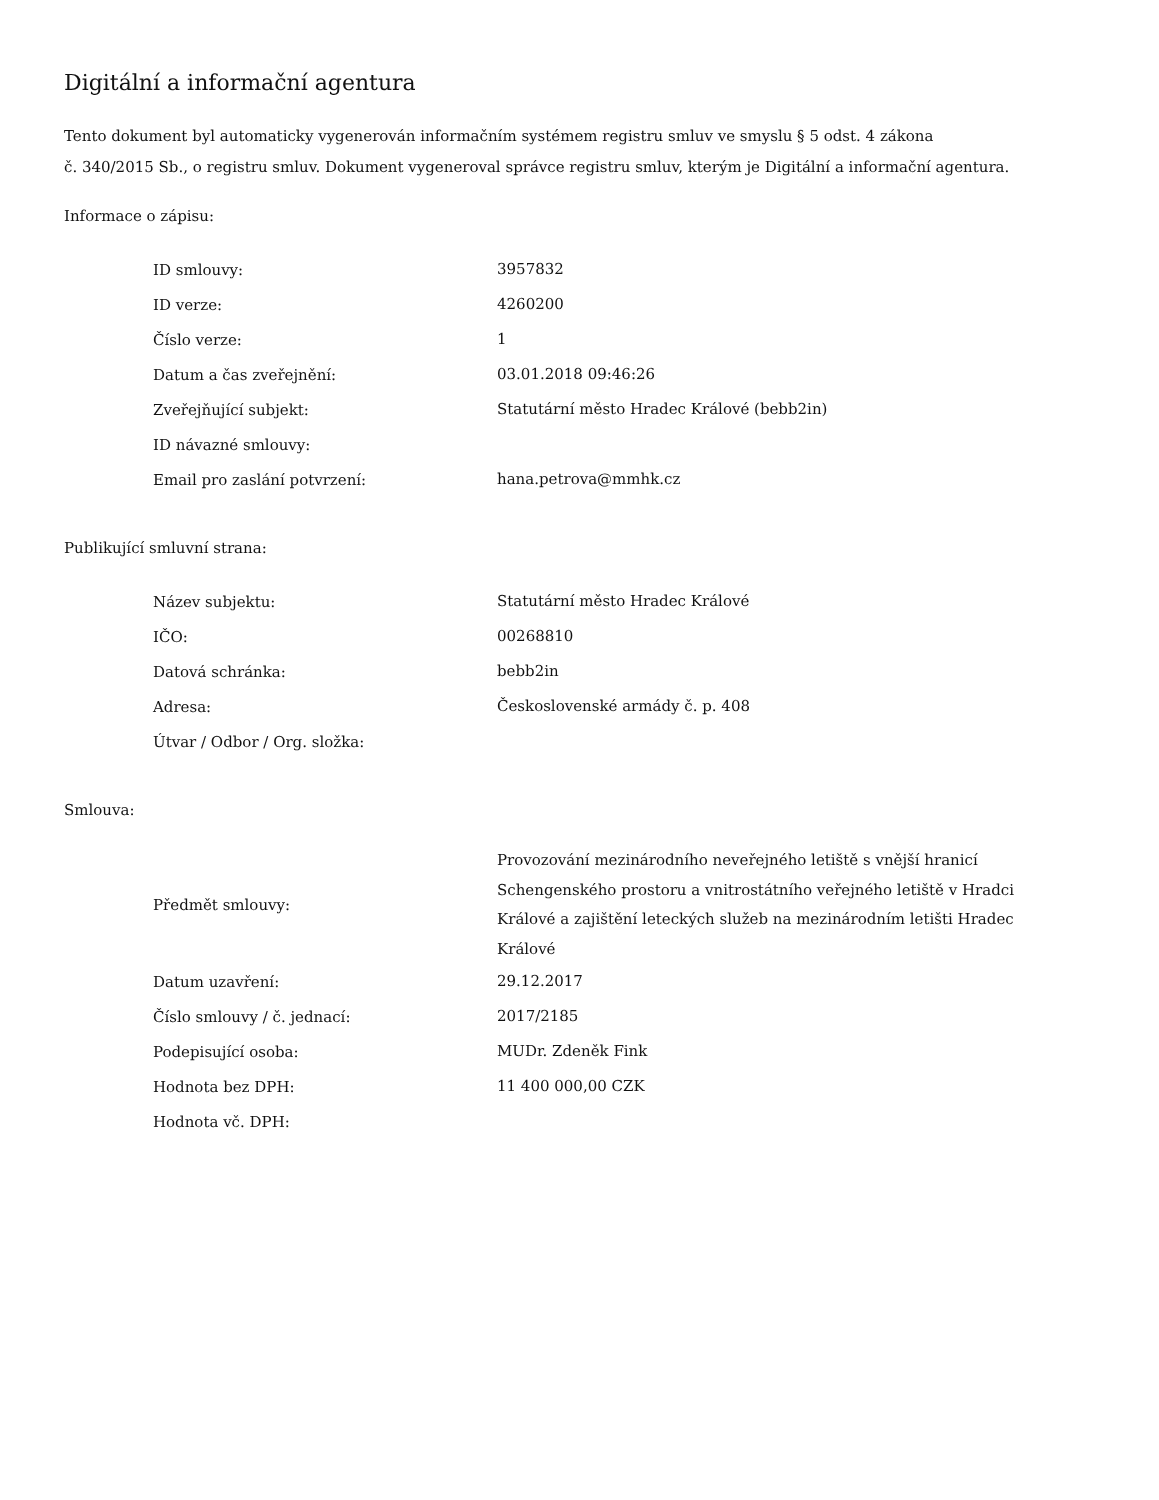Digitální a informační agentura
Tento dokument byl automaticky vygenerován informačním systémem registru smluv ve smyslu § 5 odst. 4 zákona
č. 340/2015 Sb., o registru smluv. Dokument vygeneroval správce registru smluv, kterým je Digitální a informační agentura.
Informace o zápisu:
| ID smlouvy: | 3957832 |
| ID verze: | 4260200 |
| Číslo verze: | 1 |
| Datum a čas zveřejnění: | 03.01.2018 09:46:26 |
| Zveřejňující subjekt: | Statutární město Hradec Králové (bebb2in) |
| ID návazné smlouvy: | |
| Email pro zaslání potvrzení: | hana.petrova@mmhk.cz |
Publikující smluvní strana:
| Název subjektu: | Statutární město Hradec Králové |
| IČO: | 00268810 |
| Datová schránka: | bebb2in |
| Adresa: | Československé armády č. p. 408 |
| Útvar / Odbor / Org. složka: | |
Smlouva:
| Předmět smlouvy: | Provozování mezinárodního neveřejného letiště s vnější hranicí Schengenského prostoru a vnitrostátního veřejného letiště v Hradci Králové a zajištění leteckých služeb na mezinárodním letišti Hradec Králové |
| Datum uzavření: | 29.12.2017 |
| Číslo smlouvy / č. jednací: | 2017/2185 |
| Podepisující osoba: | MUDr. Zdeněk Fink |
| Hodnota bez DPH: | 11 400 000,00 CZK |
| Hodnota vč. DPH: | |